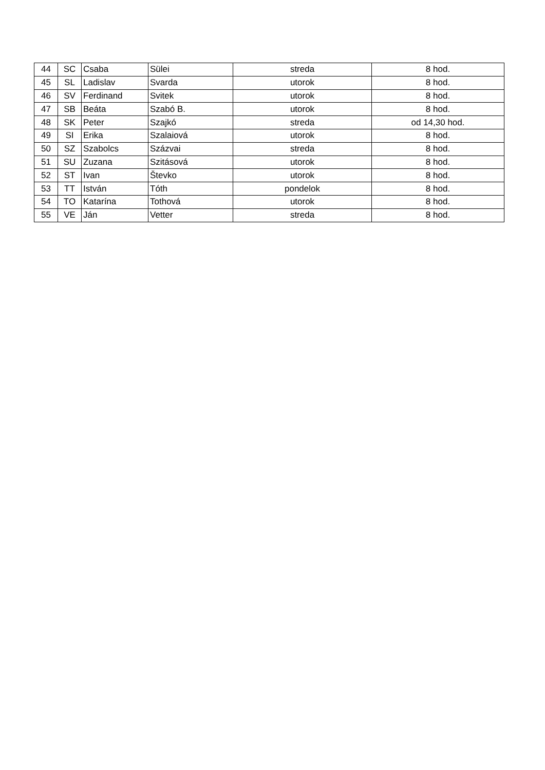| 44 | SC | Csaba | Sülei | streda | 8 hod. |
| 45 | SL | Ladislav | Svarda | utorok | 8 hod. |
| 46 | SV | Ferdinand | Svitek | utorok | 8 hod. |
| 47 | SB | Beáta | Szabó B. | utorok | 8 hod. |
| 48 | SK | Peter | Szajkó | streda | od 14,30 hod. |
| 49 | SI | Erika | Szalaiová | utorok | 8 hod. |
| 50 | SZ | Szabolcs | Százvai | streda | 8 hod. |
| 51 | SU | Zuzana | Szitásová | utorok | 8 hod. |
| 52 | ST | Ivan | Števko | utorok | 8 hod. |
| 53 | TT | István | Tóth | pondelok | 8 hod. |
| 54 | TO | Katarína | Tothová | utorok | 8 hod. |
| 55 | VE | Ján | Vetter | streda | 8 hod. |